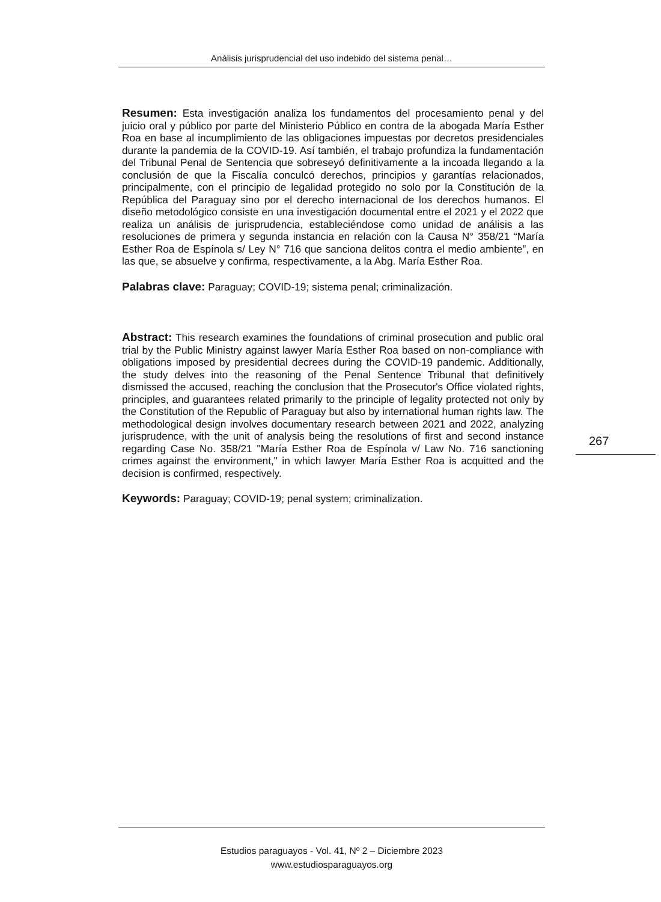Análisis jurisprudencial del uso indebido del sistema penal…
Resumen: Esta investigación analiza los fundamentos del procesamiento penal y del juicio oral y público por parte del Ministerio Público en contra de la abogada María Esther Roa en base al incumplimiento de las obligaciones impuestas por decretos presidenciales durante la pandemia de la COVID-19. Así también, el trabajo profundiza la fundamentación del Tribunal Penal de Sentencia que sobreseyó definitivamente a la incoada llegando a la conclusión de que la Fiscalía conculcó derechos, principios y garantías relacionados, principalmente, con el principio de legalidad protegido no solo por la Constitución de la República del Paraguay sino por el derecho internacional de los derechos humanos. El diseño metodológico consiste en una investigación documental entre el 2021 y el 2022 que realiza un análisis de jurisprudencia, estableciéndose como unidad de análisis a las resoluciones de primera y segunda instancia en relación con la Causa N° 358/21 “María Esther Roa de Espínola s/ Ley N° 716 que sanciona delitos contra el medio ambiente”, en las que, se absuelve y confirma, respectivamente, a la Abg. María Esther Roa.
Palabras clave: Paraguay; COVID-19; sistema penal; criminalización.
Abstract: This research examines the foundations of criminal prosecution and public oral trial by the Public Ministry against lawyer María Esther Roa based on non-compliance with obligations imposed by presidential decrees during the COVID-19 pandemic. Additionally, the study delves into the reasoning of the Penal Sentence Tribunal that definitively dismissed the accused, reaching the conclusion that the Prosecutor's Office violated rights, principles, and guarantees related primarily to the principle of legality protected not only by the Constitution of the Republic of Paraguay but also by international human rights law. The methodological design involves documentary research between 2021 and 2022, analyzing jurisprudence, with the unit of analysis being the resolutions of first and second instance regarding Case No. 358/21 "María Esther Roa de Espínola v/ Law No. 716 sanctioning crimes against the environment," in which lawyer María Esther Roa is acquitted and the decision is confirmed, respectively.
Keywords: Paraguay; COVID-19; penal system; criminalization.
267
Estudios paraguayos - Vol. 41, Nº 2 – Diciembre 2023
www.estudiosparaguayos.org